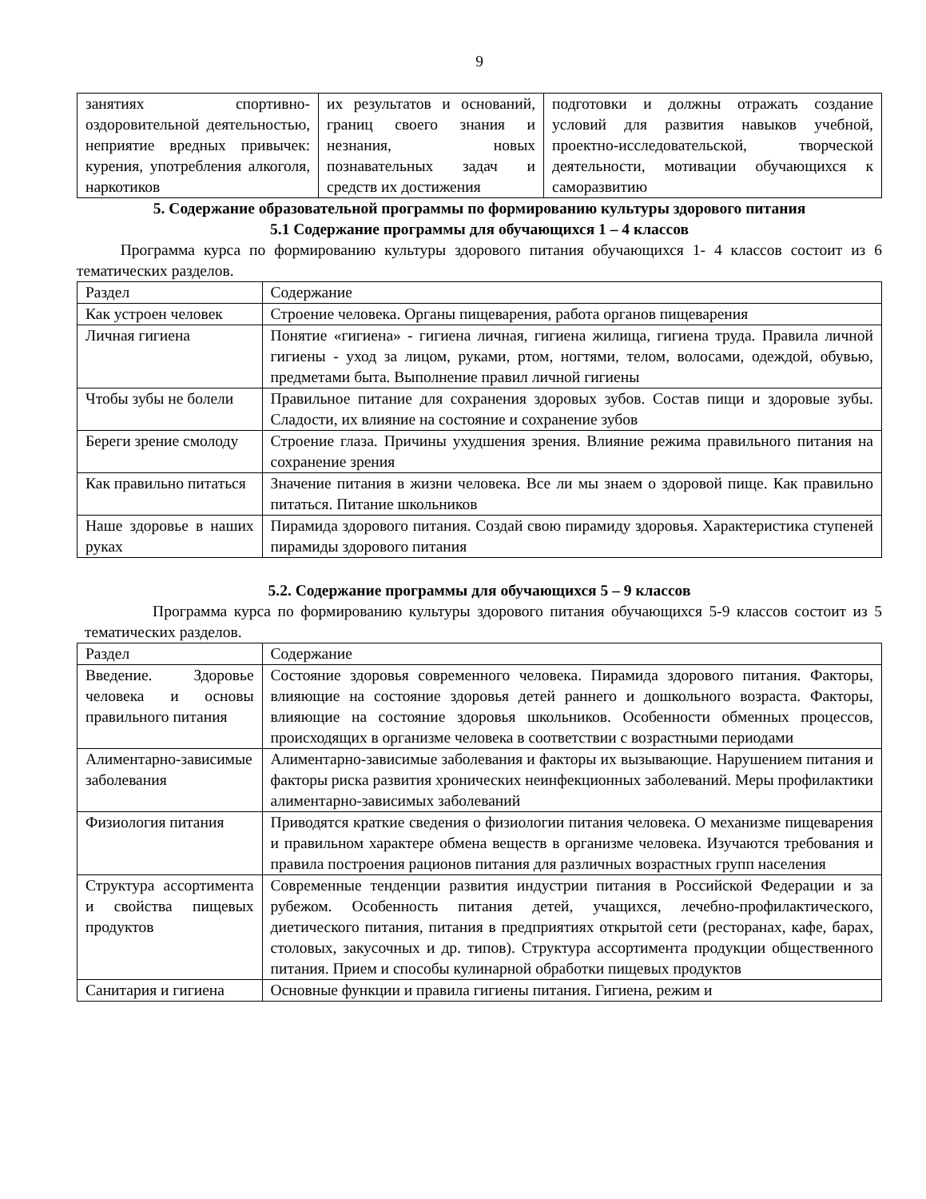9
| занятиях спортивно-оздоровительной деятельностью, неприятие вредных привычек: курения, употребления алкоголя, наркотиков | их результатов и оснований, границ своего знания и незнания, новых познавательных задач и средств их достижения | подготовки и должны отражать создание условий для развития навыков учебной, проектно-исследовательской, творческой деятельности, мотивации обучающихся к саморазвитию |
5. Содержание образовательной программы по формированию культуры здорового питания
5.1 Содержание программы для обучающихся 1 – 4 классов
Программа курса по формированию культуры здорового питания обучающихся 1- 4 классов состоит из 6 тематических разделов.
| Раздел | Содержание |
| Как устроен человек | Строение человека. Органы пищеварения, работа органов пищеварения |
| Личная гигиена | Понятие «гигиена» - гигиена личная, гигиена жилища, гигиена труда. Правила личной гигиены - уход за лицом, руками, ртом, ногтями, телом, волосами, одеждой, обувью, предметами быта. Выполнение правил личной гигиены |
| Чтобы зубы не болели | Правильное питание для сохранения здоровых зубов. Состав пищи и здоровые зубы. Сладости, их влияние на состояние и сохранение зубов |
| Береги зрение смолоду | Строение глаза. Причины ухудшения зрения. Влияние режима правильного питания на сохранение зрения |
| Как правильно питаться | Значение питания в жизни человека. Все ли мы знаем о здоровой пище. Как правильно питаться. Питание школьников |
| Наше здоровье в наших руках | Пирамида здорового питания. Создай свою пирамиду здоровья. Характеристика ступеней пирамиды здорового питания |
5.2. Содержание программы для обучающихся 5 – 9 классов
Программа курса по формированию культуры здорового питания обучающихся 5-9 классов состоит из 5 тематических разделов.
| Раздел | Содержание |
| Введение. Здоровье человека и основы правильного питания | Состояние здоровья современного человека. Пирамида здорового питания. Факторы, влияющие на состояние здоровья детей раннего и дошкольного возраста. Факторы, влияющие на состояние здоровья школьников. Особенности обменных процессов, происходящих в организме человека в соответствии с возрастными периодами |
| Алиментарно-зависимые заболевания | Алиментарно-зависимые заболевания и факторы их вызывающие. Нарушением питания и факторы риска развития хронических неинфекционных заболеваний. Меры профилактики алиментарно-зависимых заболеваний |
| Физиология питания | Приводятся краткие сведения о физиологии питания человека. О механизме пищеварения и правильном характере обмена веществ в организме человека. Изучаются требования и правила построения рационов питания для различных возрастных групп населения |
| Структура ассортимента и свойства пищевых продуктов | Современные тенденции развития индустрии питания в Российской Федерации и за рубежом. Особенность питания детей, учащихся, лечебно-профилактического, диетического питания, питания в предприятиях открытой сети (ресторанах, кафе, барах, столовых, закусочных и др. типов). Структура ассортимента продукции общественного питания. Прием и способы кулинарной обработки пищевых продуктов |
| Санитария и гигиена | Основные функции и правила гигиены питания. Гигиена, режим и |